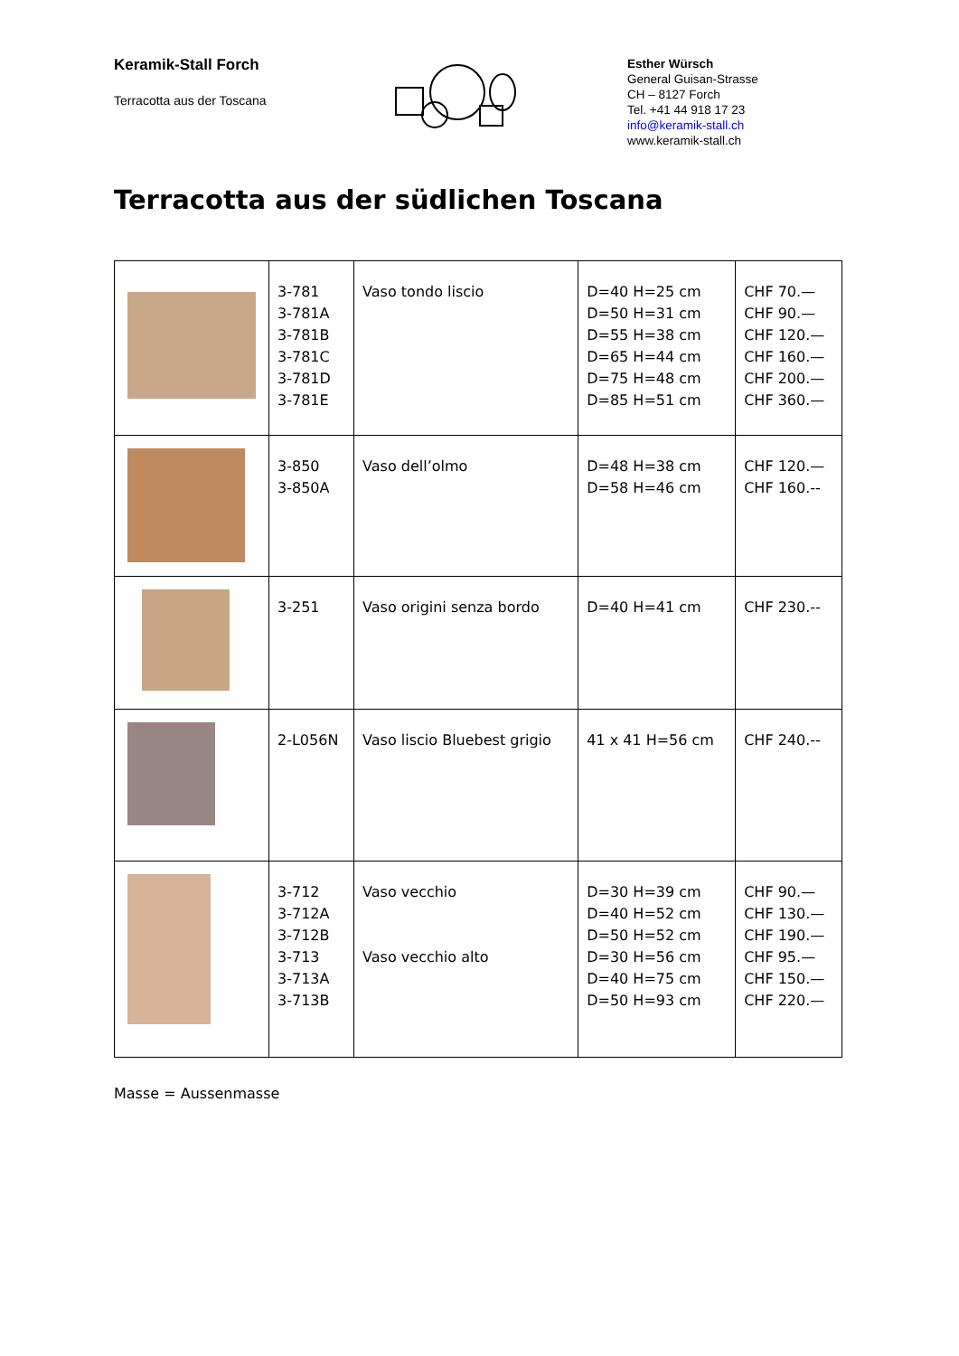Keramik-Stall Forch
Terracotta aus der Toscana
Esther Würsch
General Guisan-Strasse
CH – 8127 Forch
Tel. +41 44 918 17 23
info@keramik-stall.ch
www.keramik-stall.ch
Terracotta aus der südlichen Toscana
| | 3-781 3-781A 3-781B 3-781C 3-781D 3-781E | Vaso tondo liscio | D=40 H=25 cm D=50 H=31 cm D=55 H=38 cm D=65 H=44 cm D=75 H=48 cm D=85 H=51 cm | CHF 70.— CHF 90.— CHF 120.— CHF 160.— CHF 200.— CHF 360.— |
| | 3-850 3-850A | Vaso dell’olmo | D=48 H=38 cm D=58 H=46 cm | CHF 120.— CHF 160.-- |
| | 3-251 | Vaso origini senza bordo | D=40 H=41 cm | CHF 230.-- |
| | 2-L056N | Vaso liscio Bluebest grigio | 41 x 41 H=56 cm | CHF 240.-- |
| | 3-712 3-712A 3-712B 3-713 3-713A 3-713B | Vaso vecchio Vaso vecchio alto | D=30 H=39 cm D=40 H=52 cm D=50 H=52 cm D=30 H=56 cm D=40 H=75 cm D=50 H=93 cm | CHF 90.— CHF 130.— CHF 190.— CHF 95.— CHF 150.— CHF 220.— |
Masse = Aussenmasse